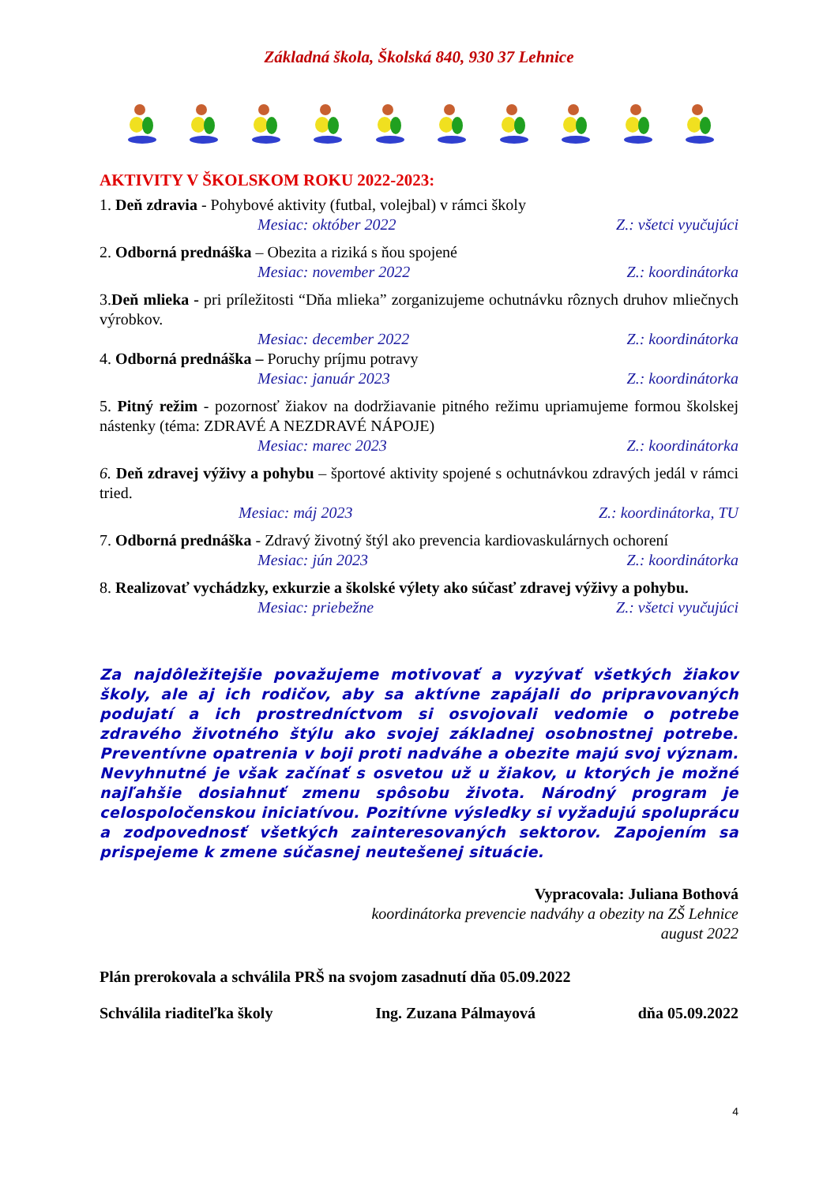Základná škola, Školská 840, 930 37 Lehnice
AKTIVITY V ŠKOLSKOM ROKU 2022-2023:
1. Deň zdravia - Pohybové aktivity (futbal, volejbal) v rámci školy
Mesiac: október 2022 Z.: všetci vyučujúci
2. Odborná prednáška – Obezita a riziká s ňou spojené
Mesiac: november 2022 Z.: koordinátorka
3.Deň mlieka - pri príležitosti “Dňa mlieka” zorganizujeme ochutnávku rôznych druhov mliečnych výrobkov.
Mesiac: december 2022 Z.: koordinátorka
4. Odborná prednáška – Poruchy príjmu potravy
Mesiac: január 2023 Z.: koordinátorka
5. Pitný režim - pozornosť žiakov na dodržiavanie pitného režimu upriamujeme formou školskej nástenky (téma: ZDRAVÉ A NEZDRAVÉ NÁPOJE)
Mesiac: marec 2023 Z.: koordinátorka
6. Deň zdravej výživy a pohybu – športové aktivity spojené s ochutnávkou zdravých jedál v rámci tried.
Mesiac: máj 2023 Z.: koordinátorka, TU
7. Odborná prednáška - Zdravý životný štýl ako prevencia kardiovaskulárnych ochorení
Mesiac: jún 2023 Z.: koordinátorka
8. Realizovať vychádzky, exkurzie a školské výlety ako súčasť zdravej výživy a pohybu.
Mesiac: priebežne Z.: všetci vyučujúci
Za najdôležitejšie považujeme motivovať a vyzývať všetkých žiakov školy, ale aj ich rodičov, aby sa aktívne zapájali do pripravovaných podujatí a ich prostredníctvom si osvojovali vedomie o potrebe zdravého životného štýlu ako svojej základnej osobnostnej potrebe. Preventívne opatrenia v boji proti nadváhe a obezite majú svoj význam. Nevyhnutné je však začínať s osvetou už u žiakov, u ktorých je možné najľahšie dosiahnuť zmenu spôsobu života. Národný program je celospoločenskou iniciatívou. Pozitívne výsledky si vyžadujú spoluprácu a zodpovednosť všetkých zainteresovaných sektorov. Zapojením sa prispejeme k zmene súčasnej neutešenej situácie.
Vypracovala: Juliana Bothová
koordinátorka prevencie nadváhy a obezity na ZŠ Lehnice
august 2022
Plán prerokovala a schválila PRŠ na svojom zasadnutí dňa 05.09.2022
Schválila riaditeľka školy Ing. Zuzana Pálmayová dňa 05.09.2022
4